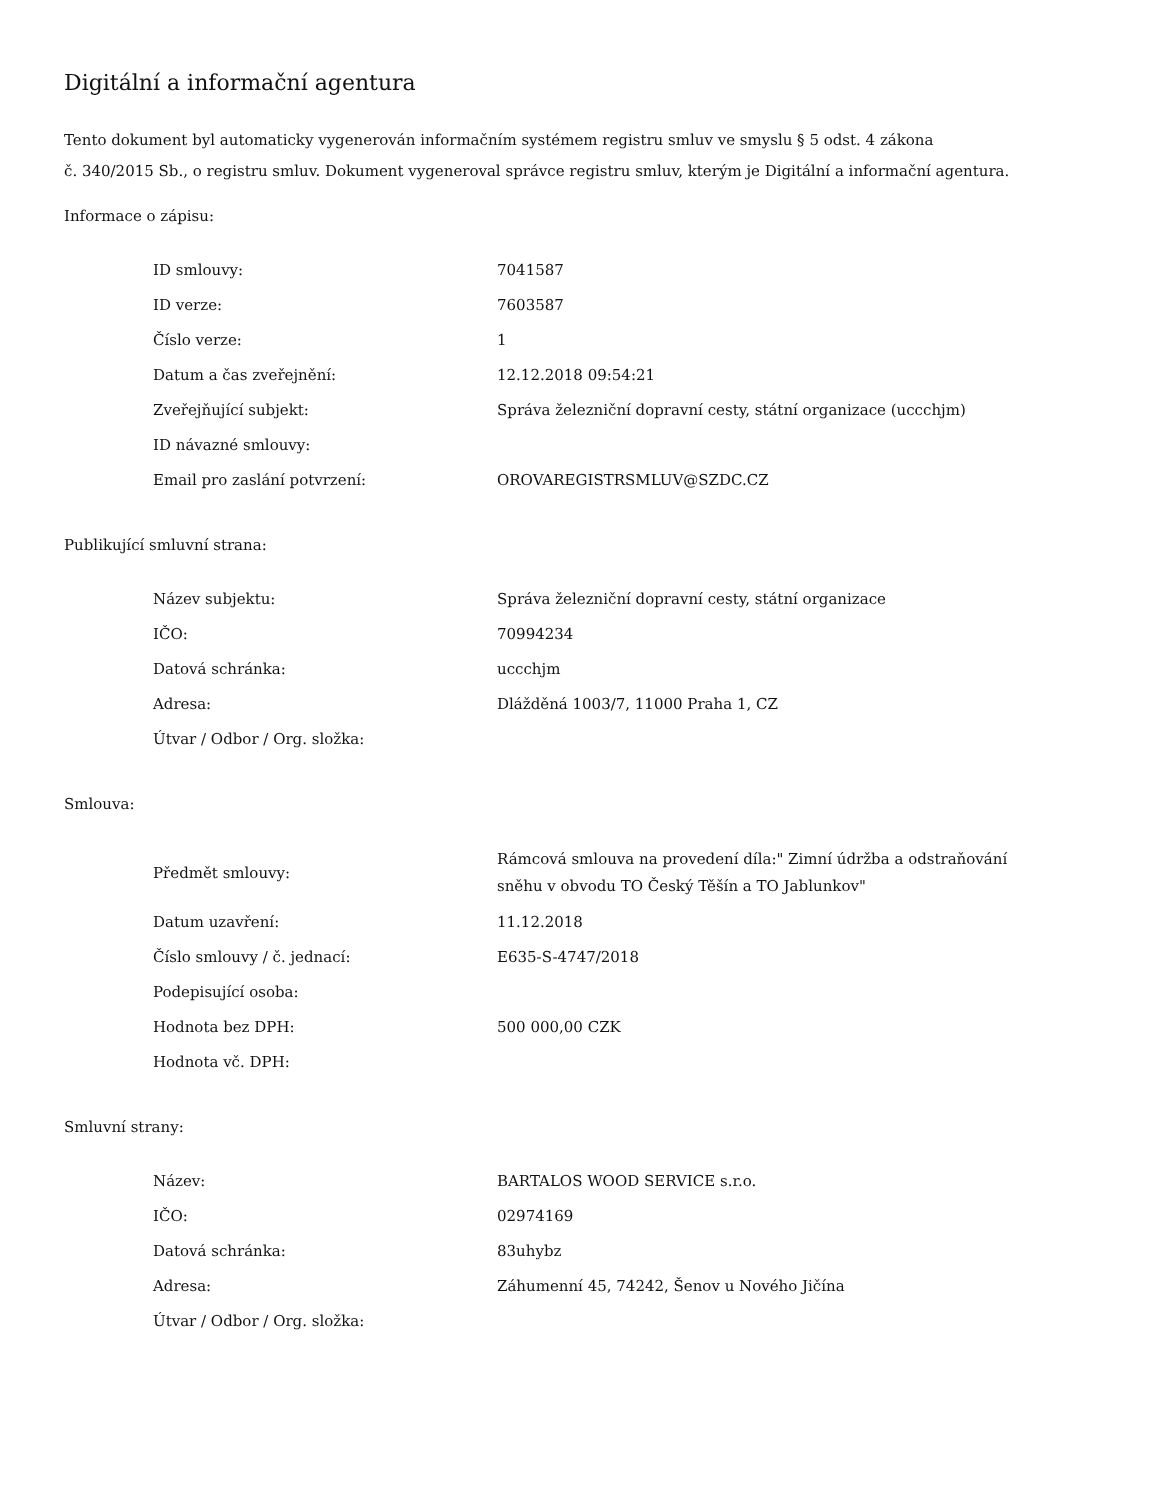Digitální a informační agentura
Tento dokument byl automaticky vygenerován informačním systémem registru smluv ve smyslu § 5 odst. 4 zákona
č. 340/2015 Sb., o registru smluv. Dokument vygeneroval správce registru smluv, kterým je Digitální a informační agentura.
Informace o zápisu:
| ID smlouvy: | 7041587 |
| ID verze: | 7603587 |
| Číslo verze: | 1 |
| Datum a čas zveřejnění: | 12.12.2018 09:54:21 |
| Zveřejňující subjekt: | Správa železniční dopravní cesty, státní organizace (uccchjm) |
| ID návazné smlouvy: | |
| Email pro zaslání potvrzení: | OROVAREGISTRSMLUV@SZDC.CZ |
Publikující smluvní strana:
| Název subjektu: | Správa železniční dopravní cesty, státní organizace |
| IČO: | 70994234 |
| Datová schránka: | uccchjm |
| Adresa: | Dlážděná 1003/7, 11000 Praha 1, CZ |
| Útvar / Odbor / Org. složka: | |
Smlouva:
| Předmět smlouvy: | Rámcová smlouva na provedení díla:" Zimní údržba a odstraňování sněhu v obvodu TO Český Těšín a TO Jablunkov" |
| Datum uzavření: | 11.12.2018 |
| Číslo smlouvy / č. jednací: | E635-S-4747/2018 |
| Podepisující osoba: | |
| Hodnota bez DPH: | 500 000,00 CZK |
| Hodnota vč. DPH: | |
Smluvní strany:
| Název: | BARTALOS WOOD SERVICE s.r.o. |
| IČO: | 02974169 |
| Datová schránka: | 83uhybz |
| Adresa: | Záhumenní 45, 74242, Šenov u Nového Jičína |
| Útvar / Odbor / Org. složka: | |